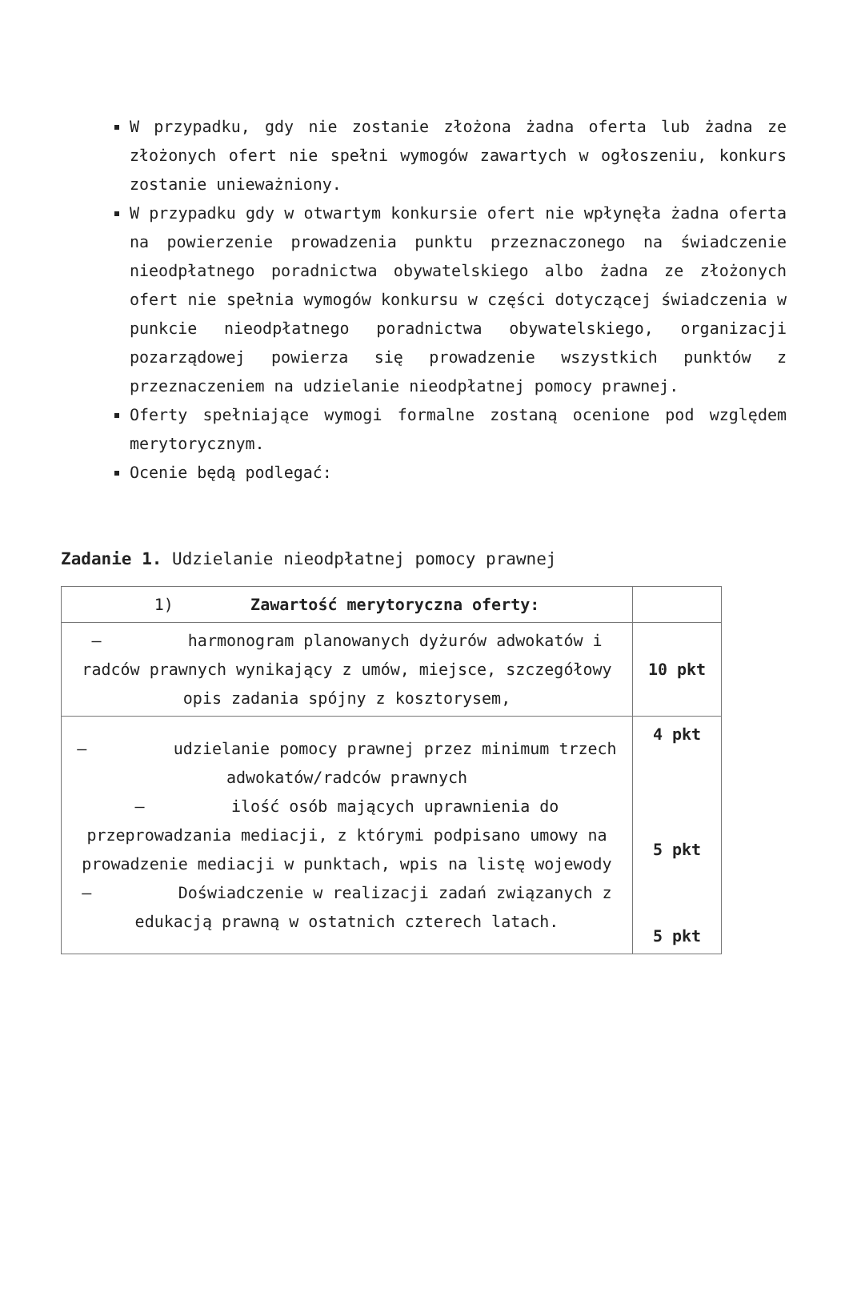W przypadku, gdy nie zostanie złożona żadna oferta lub żadna ze złożonych ofert nie spełni wymogów zawartych w ogłoszeniu, konkurs zostanie unieważniony.
W przypadku gdy w otwartym konkursie ofert nie wpłynęła żadna oferta na powierzenie prowadzenia punktu przeznaczonego na świadczenie nieodpłatnego poradnictwa obywatelskiego albo żadna ze złożonych ofert nie spełnia wymogów konkursu w części dotyczącej świadczenia w punkcie nieodpłatnego poradnictwa obywatelskiego, organizacji pozarządowej powierza się prowadzenie wszystkich punktów z przeznaczeniem na udzielanie nieodpłatnej pomocy prawnej.
Oferty spełniające wymogi formalne zostaną ocenione pod względem merytorycznym.
Ocenie będą podlegać:
Zadanie 1. Udzielanie nieodpłatnej pomocy prawnej
| 1) Zawartość merytoryczna oferty: | |
| – harmonogram planowanych dyżurów adwokatów i radców prawnych wynikający z umów, miejsce, szczegółowy opis zadania spójny z kosztorysem, | 10 pkt |
| – udzielanie pomocy prawnej przez minimum trzech adwokatów/radców prawnych – ilość osób mających uprawnienia do przeprowadzania mediacji, z którymi podpisano umowy na prowadzenie mediacji w punktach, wpis na listę wojewody – Doświadczenie w realizacji zadań związanych z edukacją prawną w ostatnich czterech latach. | 4 pkt 5 pkt 5 pkt |